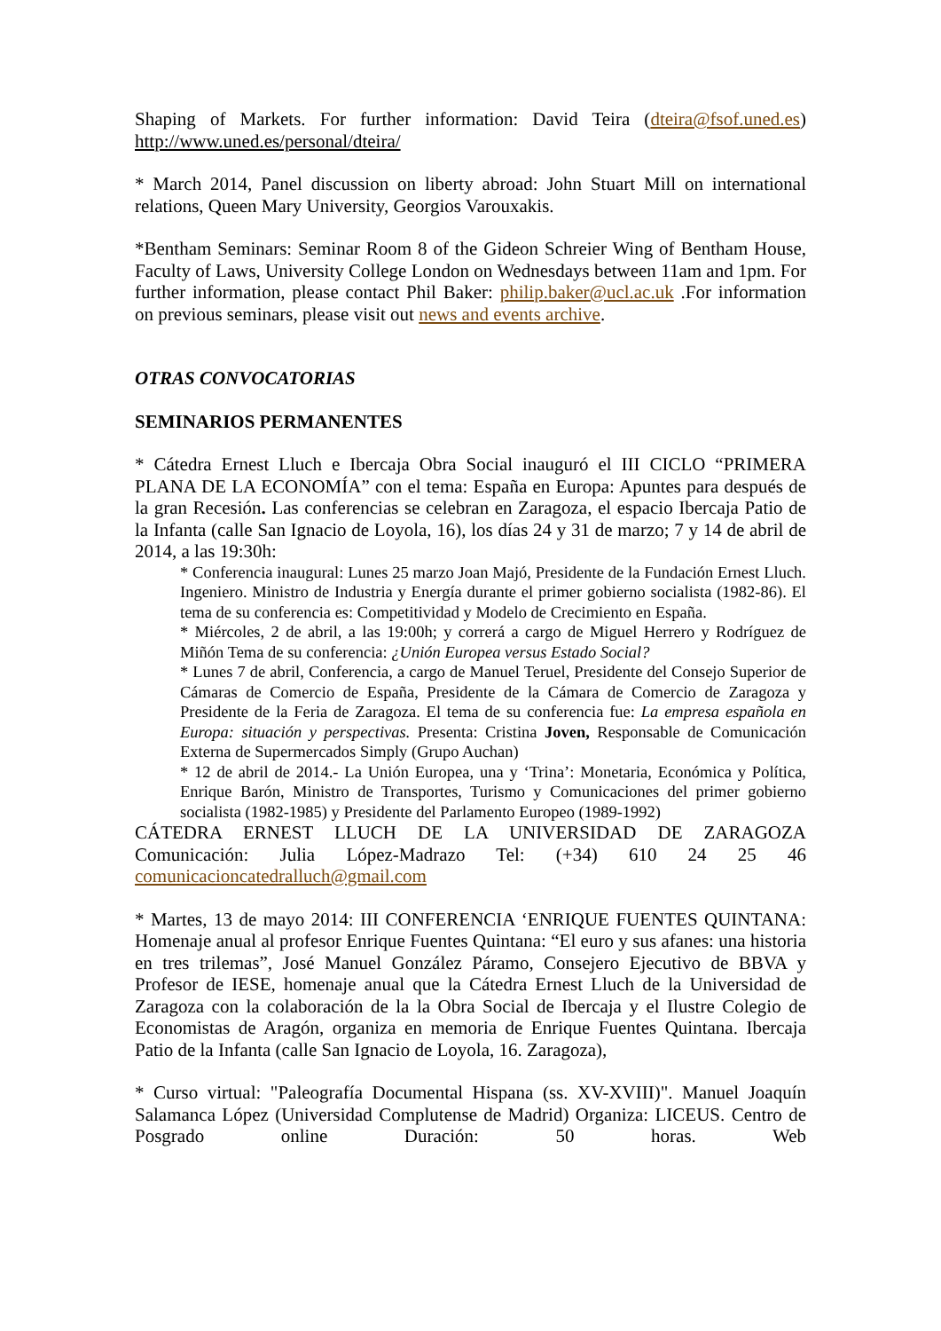Shaping of Markets. For further information: David Teira (dteira@fsof.uned.es) http://www.uned.es/personal/dteira/
* March 2014, Panel discussion on liberty abroad: John Stuart Mill on international relations, Queen Mary University, Georgios Varouxakis.
*Bentham Seminars: Seminar Room 8 of the Gideon Schreier Wing of Bentham House, Faculty of Laws, University College London on Wednesdays between 11am and 1pm. For further information, please contact Phil Baker: philip.baker@ucl.ac.uk .For information on previous seminars, please visit out news and events archive.
OTRAS CONVOCATORIAS
SEMINARIOS PERMANENTES
* Cátedra Ernest Lluch e Ibercaja Obra Social inauguró el III CICLO “PRIMERA PLANA DE LA ECONOMÍA” con el tema: España en Europa: Apuntes para después de la gran Recesión. Las conferencias se celebran en Zaragoza, el espacio Ibercaja Patio de la Infanta (calle San Ignacio de Loyola, 16), los días 24 y 31 de marzo; 7 y 14 de abril de 2014, a las 19:30h:
* Conferencia inaugural: Lunes 25 marzo Joan Majó, Presidente de la Fundación Ernest Lluch. Ingeniero. Ministro de Industria y Energía durante el primer gobierno socialista (1982-86). El tema de su conferencia es: Competitividad y Modelo de Crecimiento en España.
* Miércoles, 2 de abril, a las 19:00h; y correrá a cargo de Miguel Herrero y Rodríguez de Miñón Tema de su conferencia: ¿Unión Europea versus Estado Social?
* Lunes 7 de abril, Conferencia, a cargo de Manuel Teruel, Presidente del Consejo Superior de Cámaras de Comercio de España, Presidente de la Cámara de Comercio de Zaragoza y Presidente de la Feria de Zaragoza. El tema de su conferencia fue: La empresa española en Europa: situación y perspectivas. Presenta: Cristina Joven, Responsable de Comunicación Externa de Supermercados Simply (Grupo Auchan)
* 12 de abril de 2014.- La Unión Europea, una y ‘Trina’: Monetaria, Económica y Política, Enrique Barón, Ministro de Transportes, Turismo y Comunicaciones del primer gobierno socialista (1982-1985) y Presidente del Parlamento Europeo (1989-1992)
CÁTEDRA ERNEST LLUCH DE LA UNIVERSIDAD DE ZARAGOZA Comunicación: Julia López-Madrazo Tel: (+34) 610 24 25 46 comunicacioncatedralluch@gmail.com
* Martes, 13 de mayo 2014: III CONFERENCIA ‘ENRIQUE FUENTES QUINTANA: Homenaje anual al profesor Enrique Fuentes Quintana: “El euro y sus afanes: una historia en tres trilemas”, José Manuel González Páramo, Consejero Ejecutivo de BBVA y Profesor de IESE, homenaje anual que la Cátedra Ernest Lluch de la Universidad de Zaragoza con la colaboración de la la Obra Social de Ibercaja y el Ilustre Colegio de Economistas de Aragón, organiza en memoria de Enrique Fuentes Quintana. Ibercaja Patio de la Infanta (calle San Ignacio de Loyola, 16. Zaragoza),
* Curso virtual: "Paleografía Documental Hispana (ss. XV-XVIII)". Manuel Joaquín Salamanca López (Universidad Complutense de Madrid) Organiza: LICEUS. Centro de Posgrado online Duración: 50 horas. Web